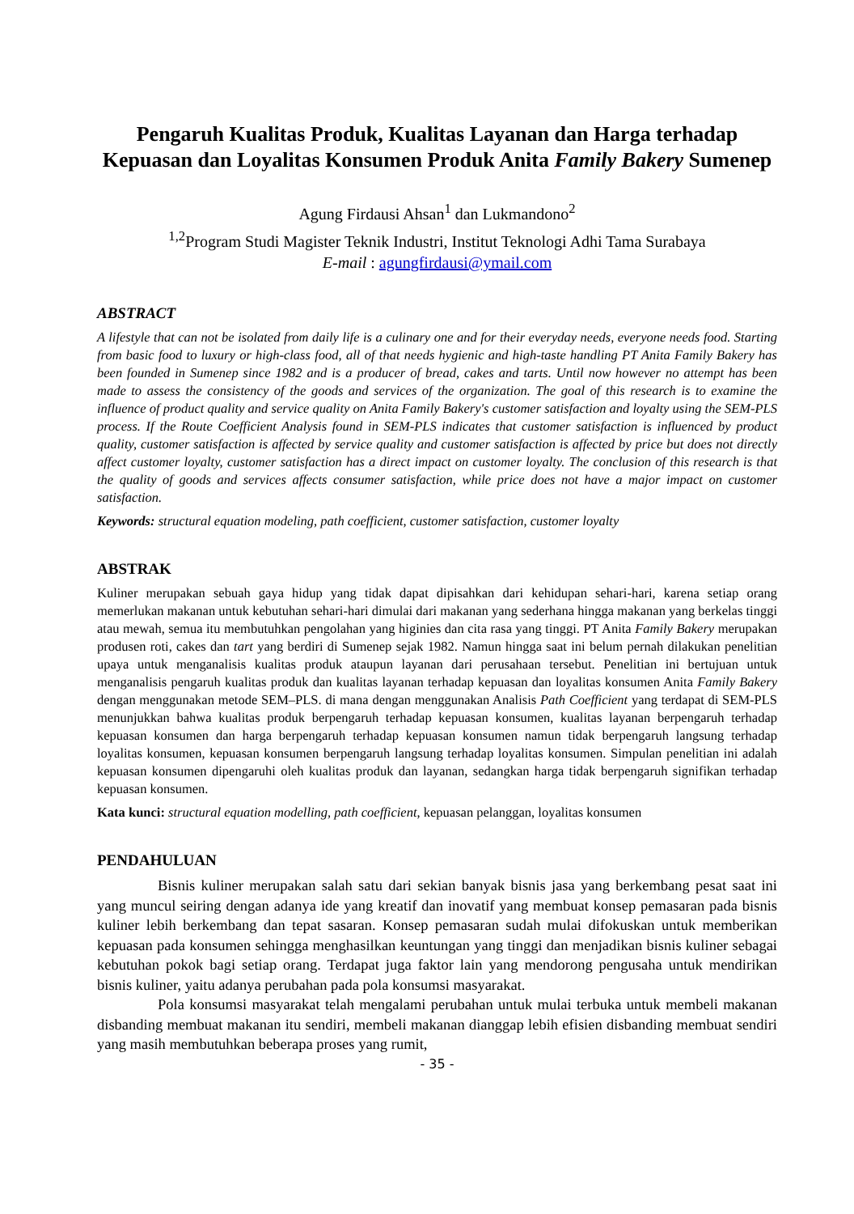Pengaruh Kualitas Produk, Kualitas Layanan dan Harga terhadap Kepuasan dan Loyalitas Konsumen Produk Anita Family Bakery Sumenep
Agung Firdausi Ahsan<sup>1</sup> dan Lukmandono<sup>2</sup>
<sup>1,2</sup>Program Studi Magister Teknik Industri, Institut Teknologi Adhi Tama Surabaya
E-mail : agungfirdausi@ymail.com
ABSTRACT
A lifestyle that can not be isolated from daily life is a culinary one and for their everyday needs, everyone needs food. Starting from basic food to luxury or high-class food, all of that needs hygienic and high-taste handling PT Anita Family Bakery has been founded in Sumenep since 1982 and is a producer of bread, cakes and tarts. Until now however no attempt has been made to assess the consistency of the goods and services of the organization. The goal of this research is to examine the influence of product quality and service quality on Anita Family Bakery's customer satisfaction and loyalty using the SEM-PLS process. If the Route Coefficient Analysis found in SEM-PLS indicates that customer satisfaction is influenced by product quality, customer satisfaction is affected by service quality and customer satisfaction is affected by price but does not directly affect customer loyalty, customer satisfaction has a direct impact on customer loyalty. The conclusion of this research is that the quality of goods and services affects consumer satisfaction, while price does not have a major impact on customer satisfaction.
Keywords: structural equation modeling, path coefficient, customer satisfaction, customer loyalty
ABSTRAK
Kuliner merupakan sebuah gaya hidup yang tidak dapat dipisahkan dari kehidupan sehari-hari, karena setiap orang memerlukan makanan untuk kebutuhan sehari-hari dimulai dari makanan yang sederhana hingga makanan yang berkelas tinggi atau mewah, semua itu membutuhkan pengolahan yang higinies dan cita rasa yang tinggi. PT Anita Family Bakery merupakan produsen roti, cakes dan tart yang berdiri di Sumenep sejak 1982. Namun hingga saat ini belum pernah dilakukan penelitian upaya untuk menganalisis kualitas produk ataupun layanan dari perusahaan tersebut. Penelitian ini bertujuan untuk menganalisis pengaruh kualitas produk dan kualitas layanan terhadap kepuasan dan loyalitas konsumen Anita Family Bakery dengan menggunakan metode SEM–PLS. di mana dengan menggunakan Analisis Path Coefficient yang terdapat di SEM-PLS menunjukkan bahwa kualitas produk berpengaruh terhadap kepuasan konsumen, kualitas layanan berpengaruh terhadap kepuasan konsumen dan harga berpengaruh terhadap kepuasan konsumen namun tidak berpengaruh langsung terhadap loyalitas konsumen, kepuasan konsumen berpengaruh langsung terhadap loyalitas konsumen. Simpulan penelitian ini adalah kepuasan konsumen dipengaruhi oleh kualitas produk dan layanan, sedangkan harga tidak berpengaruh signifikan terhadap kepuasan konsumen.
Kata kunci: structural equation modelling, path coefficient, kepuasan pelanggan, loyalitas konsumen
PENDAHULUAN
Bisnis kuliner merupakan salah satu dari sekian banyak bisnis jasa yang berkembang pesat saat ini yang muncul seiring dengan adanya ide yang kreatif dan inovatif yang membuat konsep pemasaran pada bisnis kuliner lebih berkembang dan tepat sasaran. Konsep pemasaran sudah mulai difokuskan untuk memberikan kepuasan pada konsumen sehingga menghasilkan keuntungan yang tinggi dan menjadikan bisnis kuliner sebagai kebutuhan pokok bagi setiap orang. Terdapat juga faktor lain yang mendorong pengusaha untuk mendirikan bisnis kuliner, yaitu adanya perubahan pada pola konsumsi masyarakat.
Pola konsumsi masyarakat telah mengalami perubahan untuk mulai terbuka untuk membeli makanan disbanding membuat makanan itu sendiri, membeli makanan dianggap lebih efisien disbanding membuat sendiri yang masih membutuhkan beberapa proses yang rumit,
- 35 -